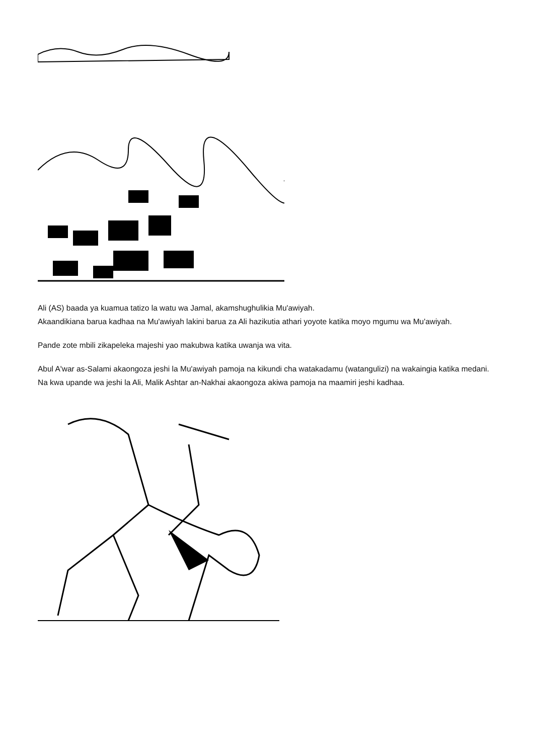Ali (AS) baada ya kuamua tatizo la watu wa Jamal, akamshughulikia Mu'awiyah.
Akaandikiana barua kadhaa na Mu'awiyah lakini barua za Ali hazikutia athari yoyote katika moyo mgumu wa Mu'awiyah.
Pande zote mbili zikapeleka majeshi yao makubwa katika uwanja wa vita.
Abul A'war as-Salami akaongoza jeshi la Mu'awiyah pamoja na kikundi cha watakadamu (watangulizi) na wakaingia katika medani. Na kwa upande wa jeshi la Ali, Malik Ashtar an-Nakhai akaongoza akiwa pamoja na maamiri jeshi kadhaa.